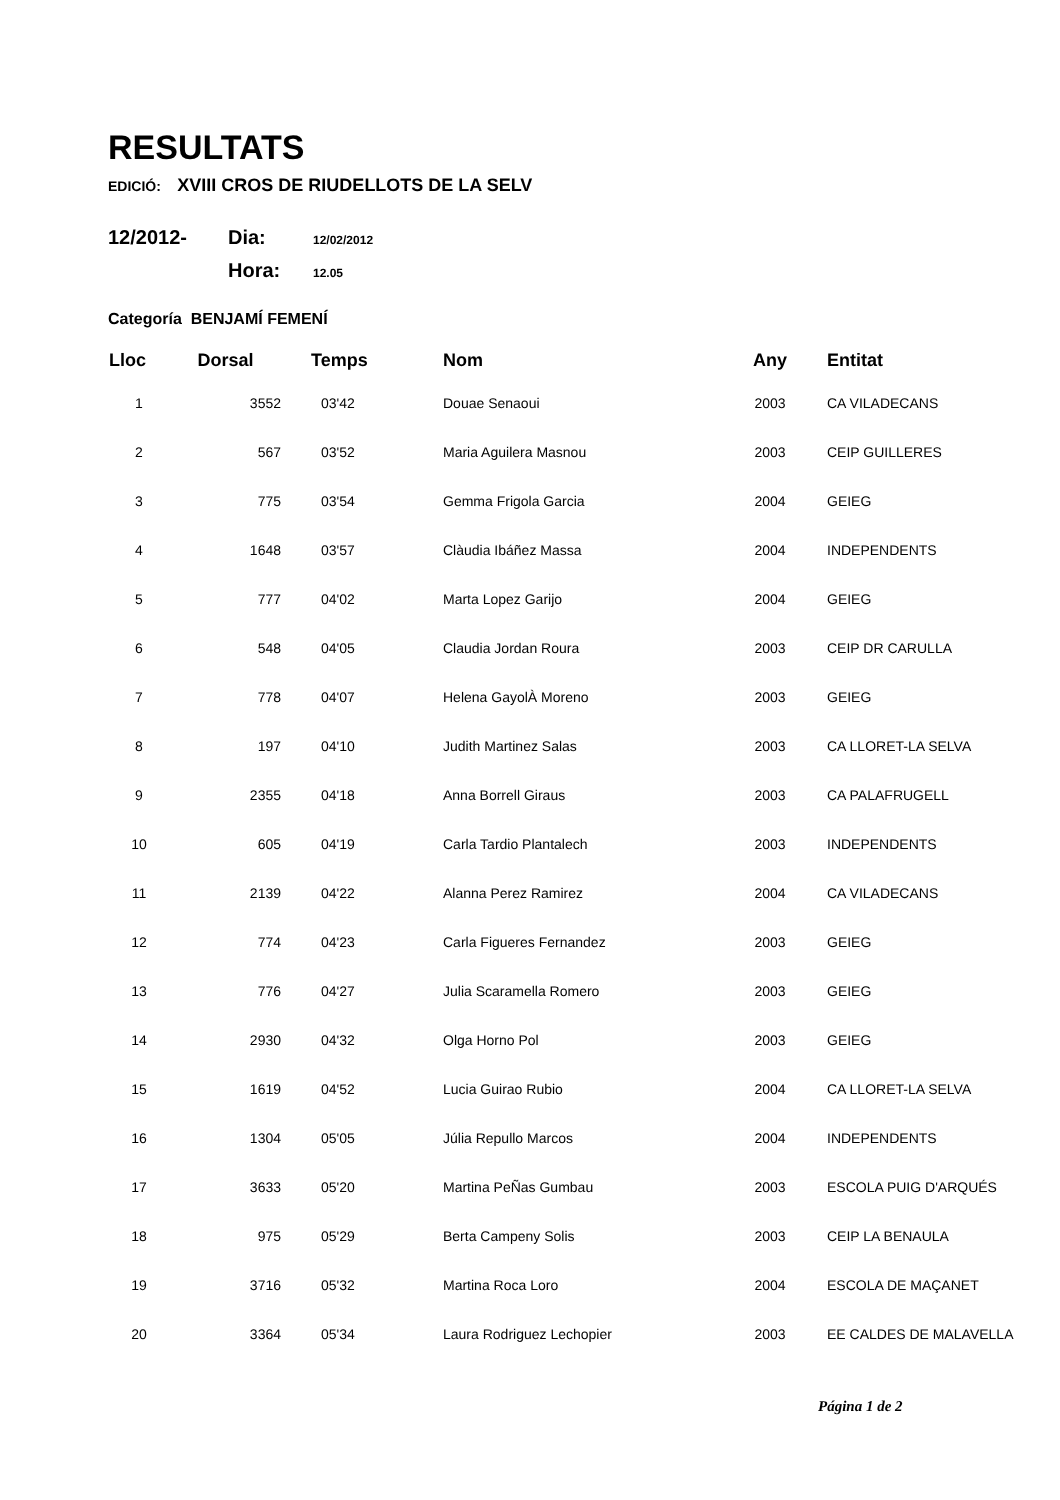RESULTATS
EDICIÓ: XVIII CROS DE RIUDELLOTS DE LA SELV
12/2012-
Dia:
12/02/2012
Hora:
12.05
Categoría BENJAMÍ FEMENÍ
| Lloc | Dorsal | Temps | Nom | Any | Entitat |
| --- | --- | --- | --- | --- | --- |
| 1 | 3552 | 03'42 | Douae Senaoui | 2003 | CA VILADECANS |
| 2 | 567 | 03'52 | Maria Aguilera Masnou | 2003 | CEIP GUILLERES |
| 3 | 775 | 03'54 | Gemma Frigola Garcia | 2004 | GEIEG |
| 4 | 1648 | 03'57 | Clàudia Ibáñez Massa | 2004 | INDEPENDENTS |
| 5 | 777 | 04'02 | Marta Lopez Garijo | 2004 | GEIEG |
| 6 | 548 | 04'05 | Claudia Jordan Roura | 2003 | CEIP DR CARULLA |
| 7 | 778 | 04'07 | Helena GayolÀ Moreno | 2003 | GEIEG |
| 8 | 197 | 04'10 | Judith Martinez Salas | 2003 | CA LLORET-LA SELVA |
| 9 | 2355 | 04'18 | Anna Borrell Giraus | 2003 | CA PALAFRUGELL |
| 10 | 605 | 04'19 | Carla Tardio Plantalech | 2003 | INDEPENDENTS |
| 11 | 2139 | 04'22 | Alanna Perez Ramirez | 2004 | CA VILADECANS |
| 12 | 774 | 04'23 | Carla Figueres Fernandez | 2003 | GEIEG |
| 13 | 776 | 04'27 | Julia Scaramella Romero | 2003 | GEIEG |
| 14 | 2930 | 04'32 | Olga Horno Pol | 2003 | GEIEG |
| 15 | 1619 | 04'52 | Lucia Guirao Rubio | 2004 | CA LLORET-LA SELVA |
| 16 | 1304 | 05'05 | Júlia Repullo Marcos | 2004 | INDEPENDENTS |
| 17 | 3633 | 05'20 | Martina PeÑas Gumbau | 2003 | ESCOLA PUIG D'ARQUÉS |
| 18 | 975 | 05'29 | Berta Campeny Solis | 2003 | CEIP LA BENAULA |
| 19 | 3716 | 05'32 | Martina Roca Loro | 2004 | ESCOLA DE MAÇANET |
| 20 | 3364 | 05'34 | Laura Rodriguez Lechopier | 2003 | EE CALDES DE MALAVELLA |
Página 1 de 2